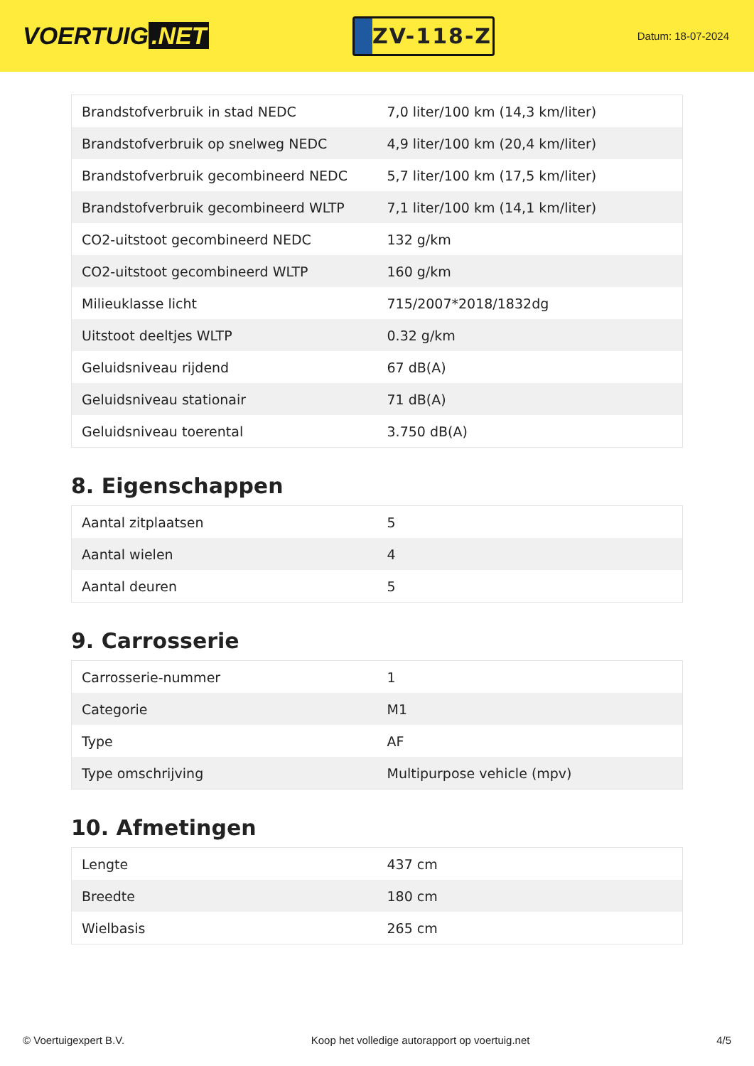VOERTUIG.NET
ZV-118-Z
Datum: 18-07-2024
| Brandstofverbruik in stad NEDC | 7,0 liter/100 km (14,3 km/liter) |
| Brandstofverbruik op snelweg NEDC | 4,9 liter/100 km (20,4 km/liter) |
| Brandstofverbruik gecombineerd NEDC | 5,7 liter/100 km (17,5 km/liter) |
| Brandstofverbruik gecombineerd WLTP | 7,1 liter/100 km (14,1 km/liter) |
| CO2-uitstoot gecombineerd NEDC | 132 g/km |
| CO2-uitstoot gecombineerd WLTP | 160 g/km |
| Milieuklasse licht | 715/2007*2018/1832dg |
| Uitstoot deeltjes WLTP | 0.32 g/km |
| Geluidsniveau rijdend | 67 dB(A) |
| Geluidsniveau stationair | 71 dB(A) |
| Geluidsniveau toerental | 3.750 dB(A) |
8. Eigenschappen
| Aantal zitplaatsen | 5 |
| Aantal wielen | 4 |
| Aantal deuren | 5 |
9. Carrosserie
| Carrosserie-nummer | 1 |
| Categorie | M1 |
| Type | AF |
| Type omschrijving | Multipurpose vehicle (mpv) |
10. Afmetingen
| Lengte | 437 cm |
| Breedte | 180 cm |
| Wielbasis | 265 cm |
© Voertuigexpert B.V. Koop het volledige autorapport op voertuig.net 4/5